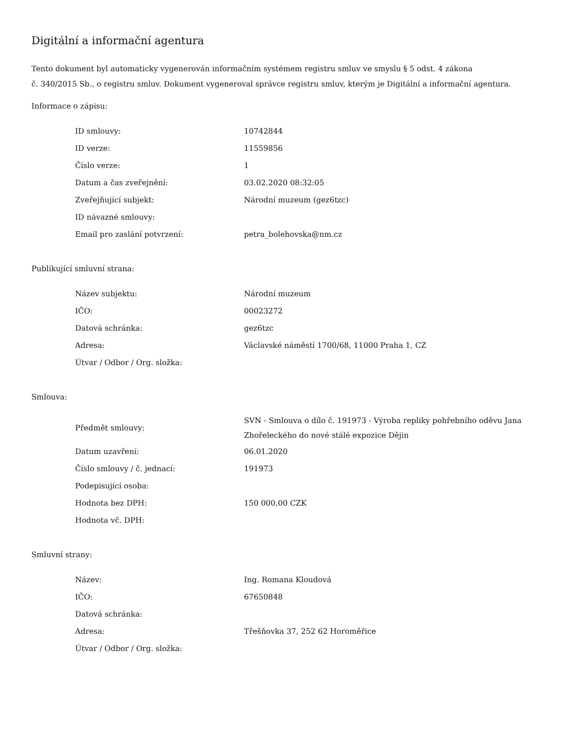Digitální a informační agentura
Tento dokument byl automaticky vygenerován informačním systémem registru smluv ve smyslu § 5 odst. 4 zákona
č. 340/2015 Sb., o registru smluv. Dokument vygeneroval správce registru smluv, kterým je Digitální a informační agentura.
Informace o zápisu:
| ID smlouvy: | 10742844 |
| ID verze: | 11559856 |
| Číslo verze: | 1 |
| Datum a čas zveřejnění: | 03.02.2020 08:32:05 |
| Zveřejňující subjekt: | Národní muzeum (gez6tzc) |
| ID návazné smlouvy: | |
| Email pro zaslání potvrzení: | petra_bolehovska@nm.cz |
Publikující smluvní strana:
| Název subjektu: | Národní muzeum |
| IČO: | 00023272 |
| Datová schránka: | gez6tzc |
| Adresa: | Václavské náměstí 1700/68, 11000 Praha 1, CZ |
| Útvar / Odbor / Org. složka: | |
Smlouva:
| Předmět smlouvy: | SVN - Smlouva o dílo č. 191973 - Výroba repliky pohřebního oděvu Jana Zhořeleckého do nové stálé expozice Dějin |
| Datum uzavření: | 06.01.2020 |
| Číslo smlouvy / č. jednací: | 191973 |
| Podepisující osoba: | |
| Hodnota bez DPH: | 150 000,00 CZK |
| Hodnota vč. DPH: | |
Smluvní strany:
| Název: | Ing. Romana Kloudová |
| IČO: | 67650848 |
| Datová schránka: | |
| Adresa: | Třešňovka 37, 252 62 Horoměřice |
| Útvar / Odbor / Org. složka: | |